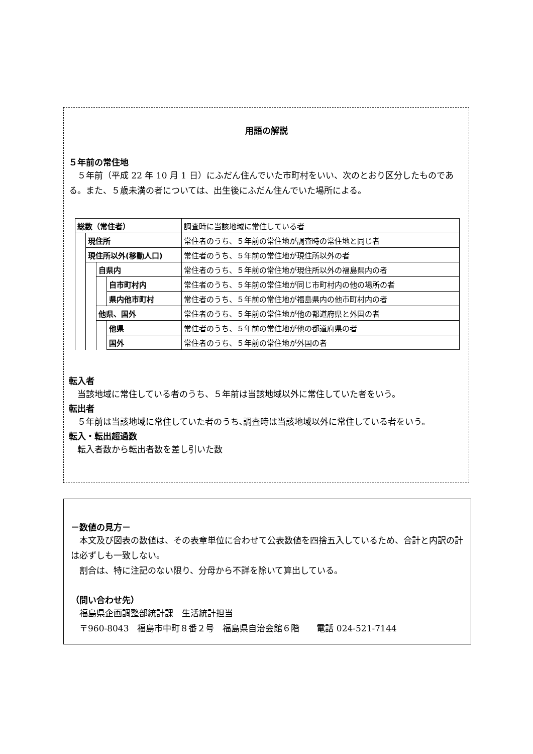用語の解説
５年前の常住地
　５年前（平成 22 年 10 月 1 日）にふだん住んでいた市町村をいい、次のとおり区分したものである。また、５歳未満の者については、出生後にふだん住んでいた場所による。
| 総数（常住者） | | | | 調査時に当該地域に常住している者 |
| | 現住所 | | | 常住者のうち、５年前の常住地が調査時の常住地と同じ者 |
| | 現住所以外(移動人口) | | | 常住者のうち、５年前の常住地が現住所以外の者 |
| | | 自県内 | | 常住者のうち、５年前の常住地が現住所以外の福島県内の者 |
| | | | 自市町村内 | 常住者のうち、５年前の常住地が同じ市町村内の他の場所の者 |
| | | | 県内他市町村 | 常住者のうち、５年前の常住地が福島県内の他市町村内の者 |
| | | 他県、国外 | | 常住者のうち、５年前の常住地が他の都道府県と外国の者 |
| | | | 他県 | 常住者のうち、５年前の常住地が他の都道府県の者 |
| | | | 国外 | 常住者のうち、５年前の常住地が外国の者 |
転入者
　当該地域に常住している者のうち、５年前は当該地域以外に常住していた者をいう。
転出者
　５年前は当該地域に常住していた者のうち､調査時は当該地域以外に常住している者をいう。
転入・転出超過数
　転入者数から転出者数を差し引いた数
－数値の見方－
　本文及び図表の数値は、その表章単位に合わせて公表数値を四捨五入しているため、合計と内訳の計は必ずしも一致しない。
　割合は、特に注記のない限り、分母から不詳を除いて算出している。
（問い合わせ先）
　福島県企画調整部統計課　生活統計担当
　〒960-8043　福島市中町８番２号　福島県自治会館６階　　電話 024-521-7144